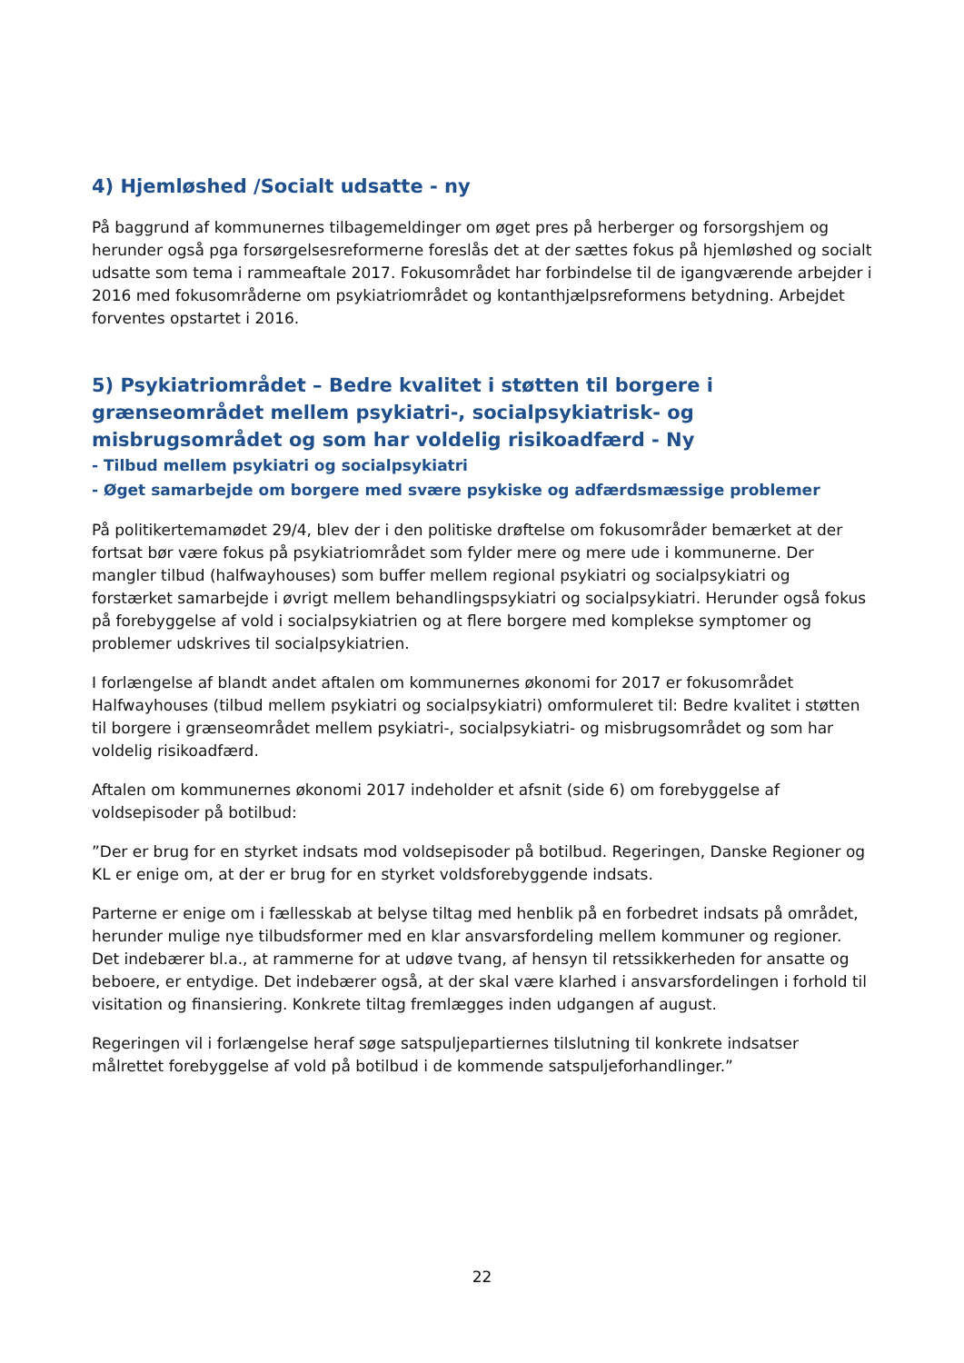4) Hjemløshed /Socialt udsatte - ny
På baggrund af kommunernes tilbagemeldinger om øget pres på herberger og forsorgshjem og herunder også pga forsørgelsesreformerne foreslås det at der sættes fokus på hjemløshed og socialt udsatte som tema i rammeaftale 2017. Fokusområdet har forbindelse til de igangværende arbejder i 2016 med fokusområderne om psykiatriområdet og kontanthjælpsreformens betydning. Arbejdet forventes opstartet i 2016.
5) Psykiatriområdet – Bedre kvalitet i støtten til borgere i grænseområdet mellem psykiatri-, socialpsykiatrisk- og misbrugsområdet og som har voldelig risikoadfærd - Ny
- Tilbud mellem psykiatri og socialpsykiatri
- Øget samarbejde om borgere med svære psykiske og adfærdsmæssige problemer
På politikertemamødet 29/4, blev der i den politiske drøftelse om fokusområder bemærket at der fortsat bør være fokus på psykiatriområdet som fylder mere og mere ude i kommunerne. Der mangler tilbud (halfwayhouses) som buffer mellem regional psykiatri og socialpsykiatri og forstærket samarbejde i øvrigt mellem behandlingspsykiatri og socialpsykiatri. Herunder også fokus på forebyggelse af vold i socialpsykiatrien og at flere borgere med komplekse symptomer og problemer udskrives til socialpsykiatrien.
I forlængelse af blandt andet aftalen om kommunernes økonomi for 2017 er fokusområdet Halfwayhouses (tilbud mellem psykiatri og socialpsykiatri) omformuleret til: Bedre kvalitet i støtten til borgere i grænseområdet mellem psykiatri-, socialpsykiatri- og misbrugsområdet og som har voldelig risikoadfærd.
Aftalen om kommunernes økonomi 2017 indeholder et afsnit (side 6) om forebyggelse af voldsepisoder på botilbud:
”Der er brug for en styrket indsats mod voldsepisoder på botilbud. Regeringen, Danske Regioner og KL er enige om, at der er brug for en styrket voldsforebyggende indsats.
Parterne er enige om i fællesskab at belyse tiltag med henblik på en forbedret indsats på området, herunder mulige nye tilbudsformer med en klar ansvarsfordeling mellem kommuner og regioner. Det indebærer bl.a., at rammerne for at udøve tvang, af hensyn til retssikkerheden for ansatte og beboere, er entydige. Det indebærer også, at der skal være klarhed i ansvarsfordelingen i forhold til visitation og finansiering. Konkrete tiltag fremlægges inden udgangen af august.
Regeringen vil i forlængelse heraf søge satspuljepartiernes tilslutning til konkrete indsatser målrettet forebyggelse af vold på botilbud i de kommende satspuljeforhandlinger.”
22